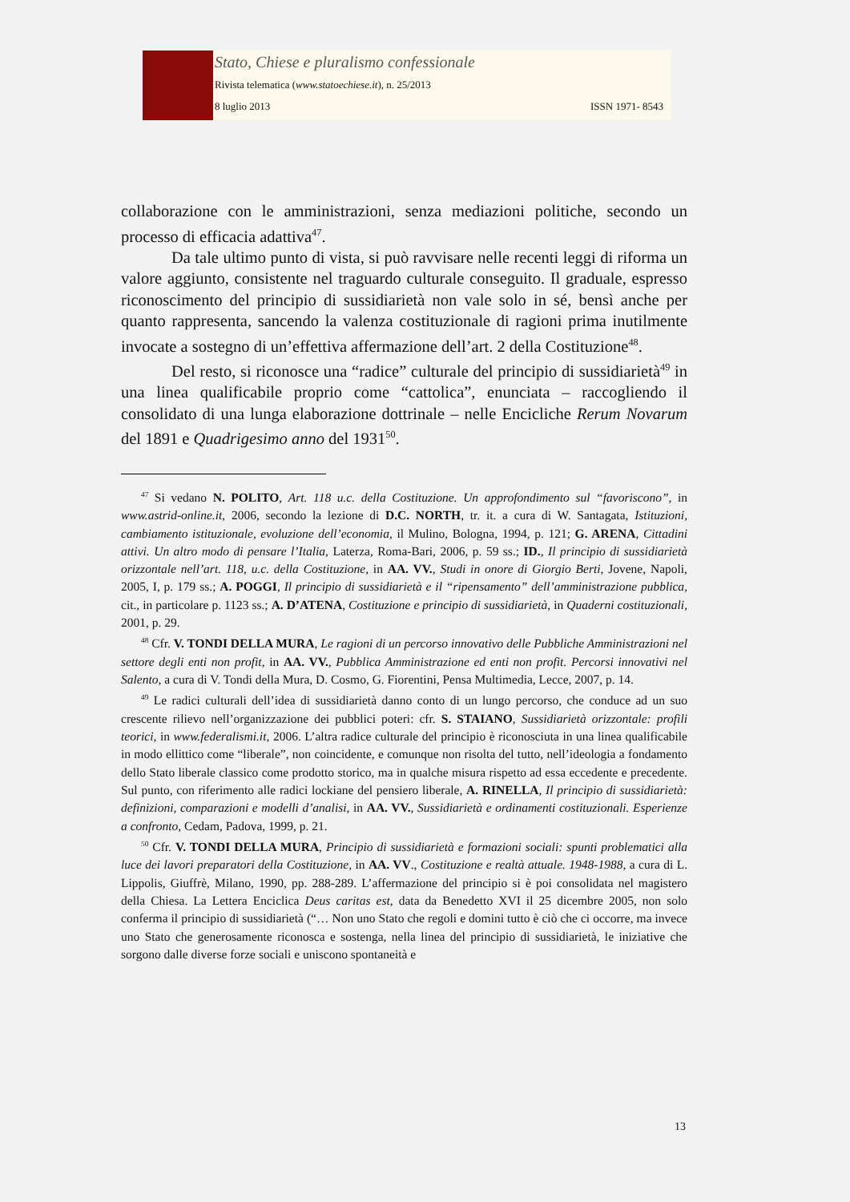Stato, Chiese e pluralismo confessionale
Rivista telematica (www.statoechiese.it), n. 25/2013
8 luglio 2013 ISSN 1971- 8543
collaborazione con le amministrazioni, senza mediazioni politiche, secondo un processo di efficacia adattiva<sup>47</sup>.
Da tale ultimo punto di vista, si può ravvisare nelle recenti leggi di riforma un valore aggiunto, consistente nel traguardo culturale conseguito. Il graduale, espresso riconoscimento del principio di sussidiarietà non vale solo in sé, bensì anche per quanto rappresenta, sancendo la valenza costituzionale di ragioni prima inutilmente invocate a sostegno di un’effettiva affermazione dell’art. 2 della Costituzione<sup>48</sup>.
Del resto, si riconosce una “radice” culturale del principio di sussidiarietà<sup>49</sup> in una linea qualificabile proprio come “cattolica”, enunciata – raccogliendo il consolidato di una lunga elaborazione dottrinale – nelle Encicliche Rerum Novarum del 1891 e Quadrigesimo anno del 1931<sup>50</sup>.
<sup>47</sup> Si vedano N. POLITO, Art. 118 u.c. della Costituzione. Un approfondimento sul “favoriscono”, in www.astrid-online.it, 2006, secondo la lezione di D.C. NORTH, tr. it. a cura di W. Santagata, Istituzioni, cambiamento istituzionale, evoluzione dell’economia, il Mulino, Bologna, 1994, p. 121; G. ARENA, Cittadini attivi. Un altro modo di pensare l’Italia, Laterza, Roma-Bari, 2006, p. 59 ss.; ID., Il principio di sussidiarietà orizzontale nell’art. 118, u.c. della Costituzione, in AA. VV., Studi in onore di Giorgio Berti, Jovene, Napoli, 2005, I, p. 179 ss.; A. POGGI, Il principio di sussidiarietà e il “ripensamento” dell’amministrazione pubblica, cit., in particolare p. 1123 ss.; A. D’ATENA, Costituzione e principio di sussidiarietà, in Quaderni costituzionali, 2001, p. 29.
<sup>48</sup> Cfr. V. TONDI DELLA MURA, Le ragioni di un percorso innovativo delle Pubbliche Amministrazioni nel settore degli enti non profit, in AA. VV., Pubblica Amministrazione ed enti non profit. Percorsi innovativi nel Salento, a cura di V. Tondi della Mura, D. Cosmo, G. Fiorentini, Pensa Multimedia, Lecce, 2007, p. 14.
<sup>49</sup> Le radici culturali dell’idea di sussidiarietà danno conto di un lungo percorso, che conduce ad un suo crescente rilievo nell’organizzazione dei pubblici poteri: cfr. S. STAIANO, Sussidiarietà orizzontale: profili teorici, in www.federalismi.it, 2006. L’altra radice culturale del principio è riconosciuta in una linea qualificabile in modo ellittico come “liberale”, non coincidente, e comunque non risolta del tutto, nell’ideologia a fondamento dello Stato liberale classico come prodotto storico, ma in qualche misura rispetto ad essa eccedente e precedente. Sul punto, con riferimento alle radici lockiane del pensiero liberale, A. RINELLA, Il principio di sussidiarietà: definizioni, comparazioni e modelli d’analisi, in AA. VV., Sussidiarietà e ordinamenti costituzionali. Esperienze a confronto, Cedam, Padova, 1999, p. 21.
<sup>50</sup> Cfr. V. TONDI DELLA MURA, Principio di sussidiarietà e formazioni sociali: spunti problematici alla luce dei lavori preparatori della Costituzione, in AA. VV., Costituzione e realtà attuale. 1948-1988, a cura di L. Lippolis, Giuffrè, Milano, 1990, pp. 288-289. L’affermazione del principio si è poi consolidata nel magistero della Chiesa. La Lettera Enciclica Deus caritas est, data da Benedetto XVI il 25 dicembre 2005, non solo conferma il principio di sussidiarietà (“… Non uno Stato che regoli e domini tutto è ciò che ci occorre, ma invece uno Stato che generosamente riconosca e sostenga, nella linea del principio di sussidiarietà, le iniziative che sorgono dalle diverse forze sociali e uniscono spontaneità e
13